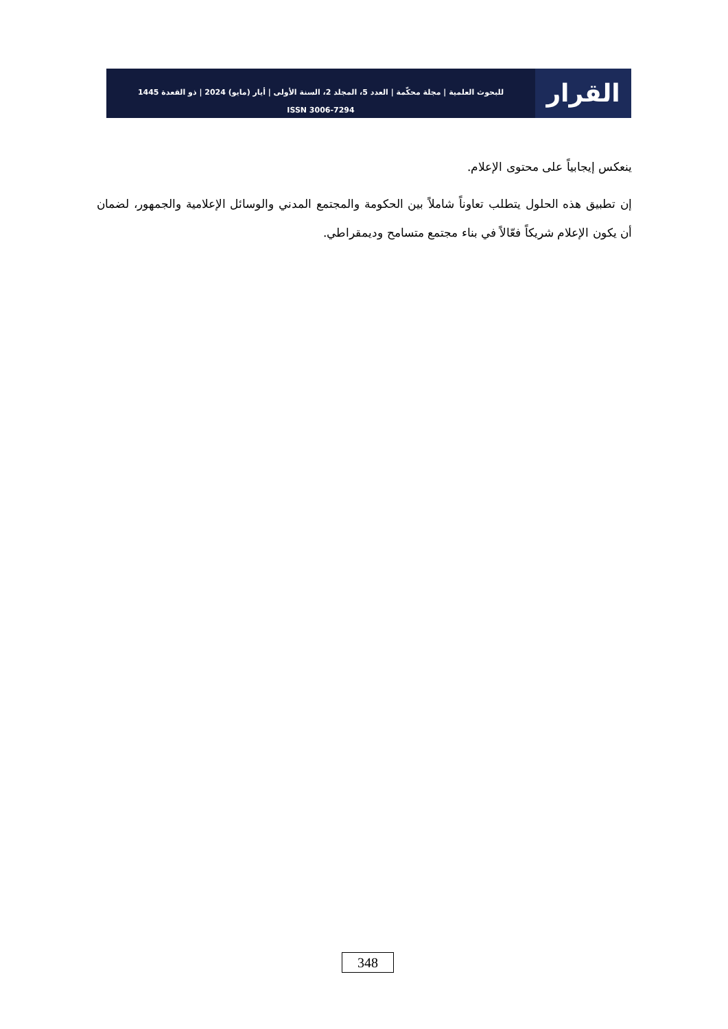القرار
للبحوث العلمية | مجلة محكّمة | العدد 5، المجلد 2، السنة الأولى | أيار (مايو) 2024 | ذو القعدة 1445
ISSN 3006-7294
ينعكس إيجابياً على محتوى الإعلام.
إن تطبيق هذه الحلول يتطلب تعاوناً شاملاً بين الحكومة والمجتمع المدني والوسائل الإعلامية والجمهور، لضمان أن يكون الإعلام شريكاً فعّالاً في بناء مجتمع متسامح وديمقراطي.
348